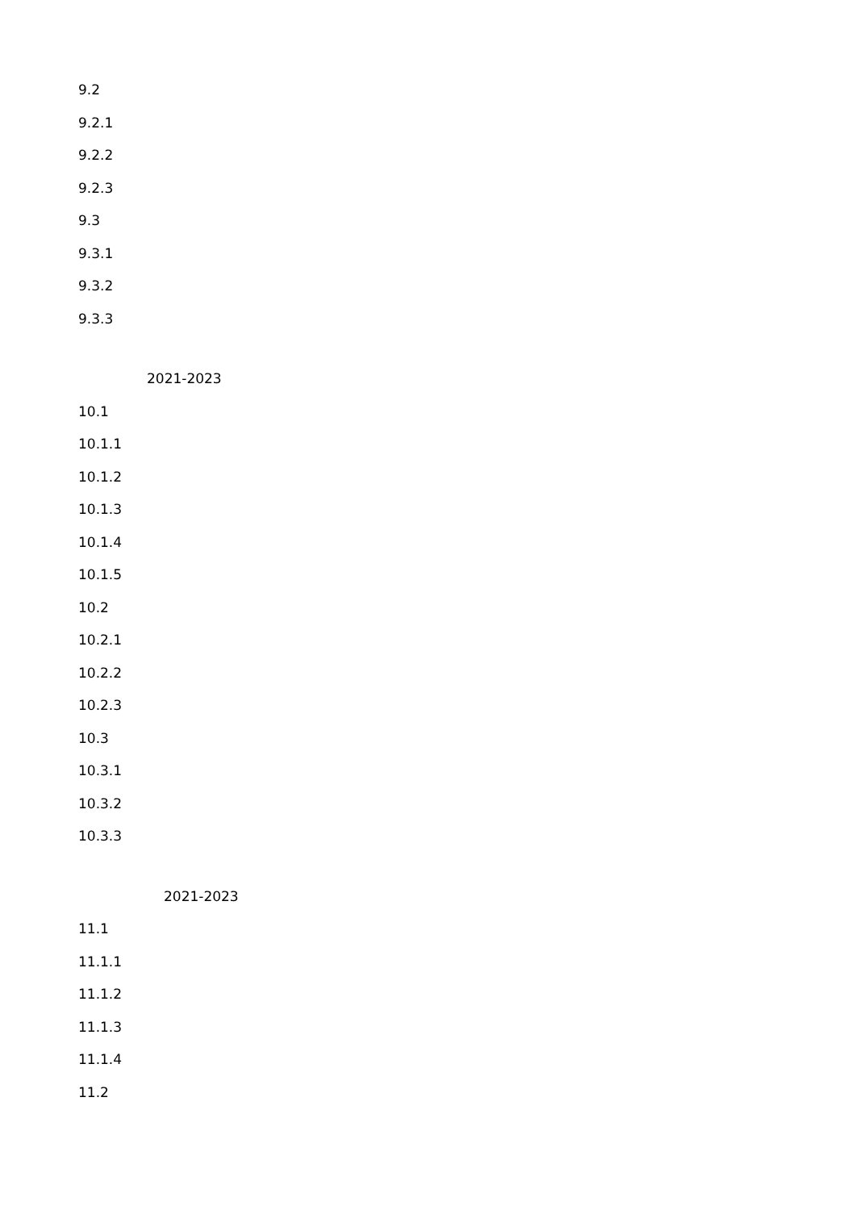9.2
9.2.1
9.2.2
9.2.3
9.3
9.3.1
9.3.2
9.3.3
2021-2023
10.1
10.1.1
10.1.2
10.1.3
10.1.4
10.1.5
10.2
10.2.1
10.2.2
10.2.3
10.3
10.3.1
10.3.2
10.3.3
2021-2023
11.1
11.1.1
11.1.2
11.1.3
11.1.4
11.2